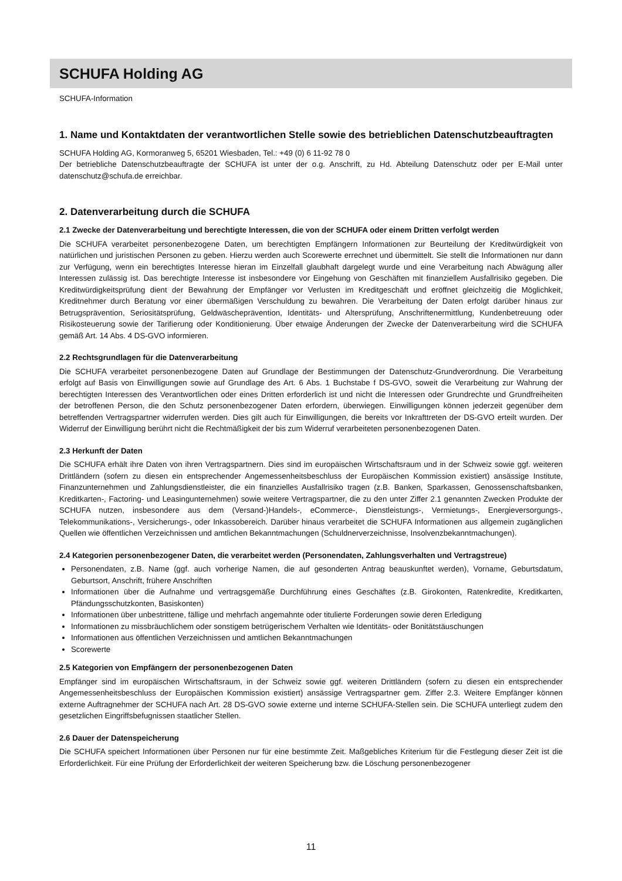SCHUFA Holding AG
SCHUFA-Information
1. Name und Kontaktdaten der verantwortlichen Stelle sowie des betrieblichen Datenschutzbeauftragten
SCHUFA Holding AG, Kormoranweg 5, 65201 Wiesbaden, Tel.: +49 (0) 6 11-92 78 0
Der betriebliche Datenschutzbeauftragte der SCHUFA ist unter der o.g. Anschrift, zu Hd. Abteilung Datenschutz oder per E-Mail unter datenschutz@schufa.de erreichbar.
2. Datenverarbeitung durch die SCHUFA
2.1 Zwecke der Datenverarbeitung und berechtigte Interessen, die von der SCHUFA oder einem Dritten verfolgt werden
Die SCHUFA verarbeitet personenbezogene Daten, um berechtigten Empfängern Informationen zur Beurteilung der Kreditwürdigkeit von natürlichen und juristischen Personen zu geben. Hierzu werden auch Scorewerte errechnet und übermittelt. Sie stellt die Informationen nur dann zur Verfügung, wenn ein berechtigtes Interesse hieran im Einzelfall glaubhaft dargelegt wurde und eine Verarbeitung nach Abwägung aller Interessen zulässig ist. Das berechtigte Interesse ist insbesondere vor Eingehung von Geschäften mit finanziellem Ausfallrisiko gegeben. Die Kreditwürdigkeitsprüfung dient der Bewahrung der Empfänger vor Verlusten im Kreditgeschäft und eröffnet gleichzeitig die Möglichkeit, Kreditnehmer durch Beratung vor einer übermäßigen Verschuldung zu bewahren. Die Verarbeitung der Daten erfolgt darüber hinaus zur Betrugsprävention, Seriositätsprüfung, Geldwäscheprävention, Identitäts- und Altersprüfung, Anschriftenermittlung, Kundenbetreuung oder Risikosteuerung sowie der Tarifierung oder Konditionierung. Über etwaige Änderungen der Zwecke der Datenverarbeitung wird die SCHUFA gemäß Art. 14 Abs. 4 DS-GVO informieren.
2.2 Rechtsgrundlagen für die Datenverarbeitung
Die SCHUFA verarbeitet personenbezogene Daten auf Grundlage der Bestimmungen der Datenschutz-Grundverordnung. Die Verarbeitung erfolgt auf Basis von Einwilligungen sowie auf Grundlage des Art. 6 Abs. 1 Buchstabe f DS-GVO, soweit die Verarbeitung zur Wahrung der berechtigten Interessen des Verantwortlichen oder eines Dritten erforderlich ist und nicht die Interessen oder Grundrechte und Grundfreiheiten der betroffenen Person, die den Schutz personenbezogener Daten erfordern, überwiegen. Einwilligungen können jederzeit gegenüber dem betreffenden Vertragspartner widerrufen werden. Dies gilt auch für Einwilligungen, die bereits vor Inkrafttreten der DS-GVO erteilt wurden. Der Widerruf der Einwilligung berührt nicht die Rechtmäßigkeit der bis zum Widerruf verarbeiteten personenbezogenen Daten.
2.3 Herkunft der Daten
Die SCHUFA erhält ihre Daten von ihren Vertragspartnern. Dies sind im europäischen Wirtschaftsraum und in der Schweiz sowie ggf. weiteren Drittländern (sofern zu diesen ein entsprechender Angemessenheitsbeschluss der Europäischen Kommission existiert) ansässige Institute, Finanzunternehmen und Zahlungsdienstleister, die ein finanzielles Ausfallrisiko tragen (z.B. Banken, Sparkassen, Genossenschaftsbanken, Kreditkarten-, Factoring- und Leasingunternehmen) sowie weitere Vertragspartner, die zu den unter Ziffer 2.1 genannten Zwecken Produkte der SCHUFA nutzen, insbesondere aus dem (Versand-)Handels-, eCommerce-, Dienstleistungs-, Vermietungs-, Energieversorgungs-, Telekommunikations-, Versicherungs-, oder Inkassobereich. Darüber hinaus verarbeitet die SCHUFA Informationen aus allgemein zugänglichen Quellen wie öffentlichen Verzeichnissen und amtlichen Bekanntmachungen (Schuldnerverzeichnisse, Insolvenzbekanntmachungen).
2.4 Kategorien personenbezogener Daten, die verarbeitet werden (Personendaten, Zahlungsverhalten und Vertragstreue)
Personendaten, z.B. Name (ggf. auch vorherige Namen, die auf gesonderten Antrag beauskunftet werden), Vorname, Geburtsdatum, Geburtsort, Anschrift, frühere Anschriften
Informationen über die Aufnahme und vertragsgemäße Durchführung eines Geschäftes (z.B. Girokonten, Ratenkredite, Kreditkarten, Pfändungsschutzkonten, Basiskonten)
Informationen über unbestrittene, fällige und mehrfach angemahnte oder titulierte Forderungen sowie deren Erledigung
Informationen zu missbräuchlichem oder sonstigem betrügerischem Verhalten wie Identitäts- oder Bonitätstäuschungen
Informationen aus öffentlichen Verzeichnissen und amtlichen Bekanntmachungen
Scorewerte
2.5 Kategorien von Empfängern der personenbezogenen Daten
Empfänger sind im europäischen Wirtschaftsraum, in der Schweiz sowie ggf. weiteren Drittländern (sofern zu diesen ein entsprechender Angemessenheitsbeschluss der Europäischen Kommission existiert) ansässige Vertragspartner gem. Ziffer 2.3. Weitere Empfänger können externe Auftragnehmer der SCHUFA nach Art. 28 DS-GVO sowie externe und interne SCHUFA-Stellen sein. Die SCHUFA unterliegt zudem den gesetzlichen Eingriffsbefugnissen staatlicher Stellen.
2.6 Dauer der Datenspeicherung
Die SCHUFA speichert Informationen über Personen nur für eine bestimmte Zeit. Maßgebliches Kriterium für die Festlegung dieser Zeit ist die Erforderlichkeit. Für eine Prüfung der Erforderlichkeit der weiteren Speicherung bzw. die Löschung personenbezogener
11